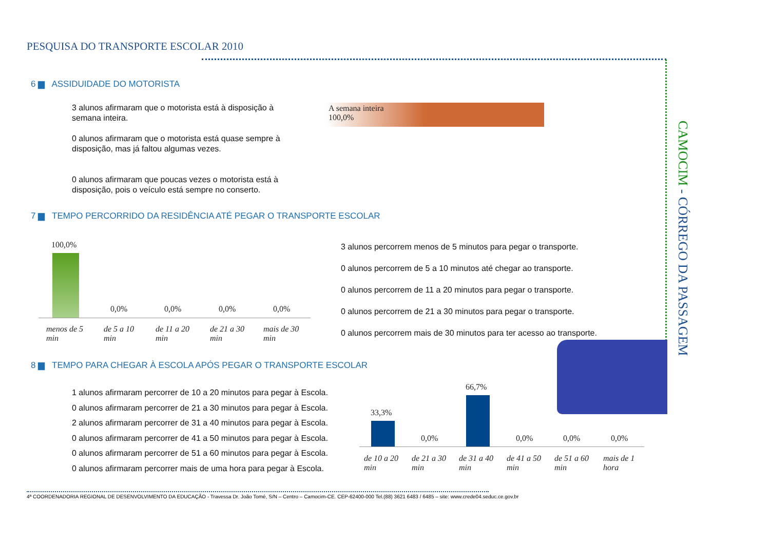PESQUISA DO TRANSPORTE ESCOLAR 2010
CAMOCIM - CÓRREGO DA PASSAGEM
6 ▆ ASSIDUIDADE DO MOTORISTA
3 alunos afirmaram que o motorista está à disposição à semana inteira.
0 alunos afirmaram que o motorista está quase sempre à disposição, mas já faltou algumas vezes.
0 alunos afirmaram que poucas vezes o motorista está à disposição, pois o veículo está sempre no conserto.
A semana inteira
100,0%
7 ▆ TEMPO PERCORRIDO DA RESIDÊNCIA ATÉ PEGAR O TRANSPORTE ESCOLAR
100,0%
0,0% 0,0% 0,0% 0,0%
menos de 5
min
de 5 a 10
min
de 11 a 20
min
de 21 a 30
min
mais de 30
min
3 alunos percorrem menos de 5 minutos para pegar o transporte.
0 alunos percorrem de 5 a 10 minutos até chegar ao transporte.
0 alunos percorrem de 11 a 20 minutos para pegar o transporte.
0 alunos percorrem de 21 a 30 minutos para pegar o transporte.
0 alunos percorrem mais de 30 minutos para ter acesso ao transporte.
8 ▆ TEMPO PARA CHEGAR À ESCOLA APÓS PEGAR O TRANSPORTE ESCOLAR
1 alunos afirmaram percorrer de 10 a 20 minutos para pegar à Escola.
0 alunos afirmaram percorrer de 21 a 30 minutos para pegar à Escola.
2 alunos afirmaram percorrer de 31 a 40 minutos para pegar à Escola.
0 alunos afirmaram percorrer de 41 a 50 minutos para pegar à Escola.
0 alunos afirmaram percorrer de 51 a 60 minutos para pegar à Escola.
0 alunos afirmaram percorrer mais de uma hora para pegar à Escola.
33,3%
66,7%
0,0% 0,0% 0,0% 0,0%
de 10 a 20
min
de 21 a 30
min
de 31 a 40
min
de 41 a 50
min
de 51 a 60
min
mais de 1
hora
4ª COORDENADORIA REGIONAL DE DESENVOLVIMENTO DA EDUCAÇÃO - Travessa Dr. João Tomé, S/N – Centro – Camocim-CE. CEP-62400-000 Tel.(88) 3621 6483 / 6485 – site: www.crede04.seduc.ce.gov.br